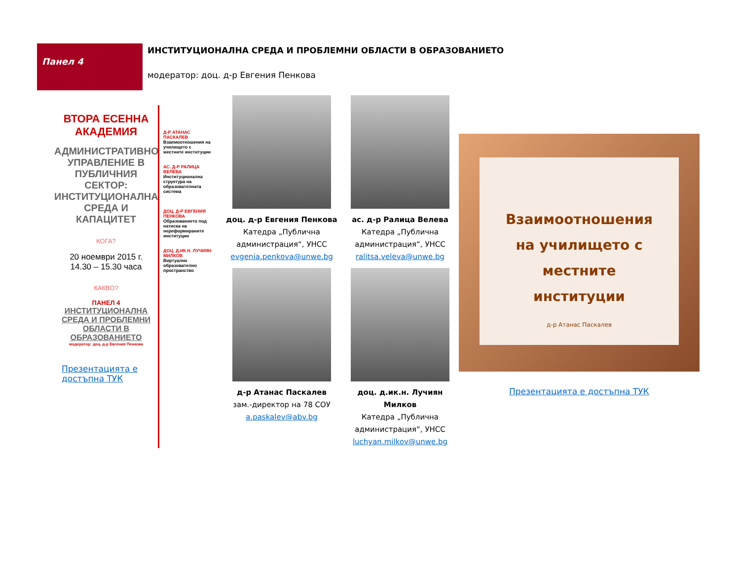Панел 4
ИНСТИТУЦИОНАЛНА СРЕДА И ПРОБЛЕМНИ ОБЛАСТИ В ОБРАЗОВАНИЕТО
модератор: доц. д-р Евгения Пенкова
ВТОРА ЕСЕННА АКАДЕМИЯ
АДМИНИСТРАТИВНО УПРАВЛЕНИЕ В ПУБЛИЧНИЯ СЕКТОР: ИНСТИТУЦИОНАЛНА СРЕДА И КАПАЦИТЕТ
КОГА?
20 ноември 2015 г.
14.30 – 15.30 часа
КАКВО?
ПАНЕЛ 4
ИНСТИТУЦИОНАЛНА СРЕДА И ПРОБЛЕМНИ ОБЛАСТИ В ОБРАЗОВАНИЕТО
модератор: доц. д-р Евгения Пенкова
Презентацията е достъпна ТУК
Д-Р АТАНАС ПАСКАЛЕВ
Взаимоотношения на училището с местните институции
АС. Д-Р РАЛИЦА ВЕЛЕВА
Институционална структура на образователната система
ДОЦ. Д-Р ЕВГЕНИЯ ПЕНКОВА
Образованието под натиска на нереформираните институции
ДОЦ. Д.ИК.Н. ЛУЧИЯН МИЛКОВ
Виртуално образователно пространство
доц. д-р Евгения Пенкова
Катедра „Публична администрация“, УНСС
evgenia.penkova@unwe.bg
ас. д-р Ралица Велева
Катедра „Публична администрация“, УНСС
ralitsa.veleva@unwe.bg
д-р Атанас Паскалев
зам.-директор на 78 СОУ
a.paskalev@abv.bg
доц. д.ик.н. Лучиян Милков
Катедра „Публична администрация“, УНСС
luchyan.milkov@unwe.bg
Взаимоотношения
на училището с
местните
институции
д-р Атанас Паскалев
Презентацията е достъпна ТУК